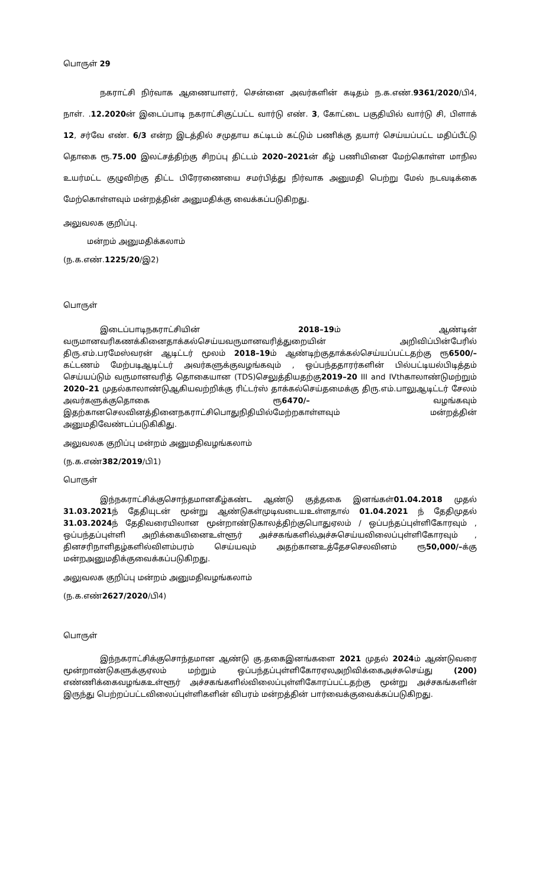பொருள் 29
நகராட்சி நிர்வாக ஆணையாளர், சென்னை அவர்களின் கடிதம் ந.க.எண்.9361/2020/பி4, நாள். .12.2020ன் இடைப்பாடி நகராட்சிகுட்பட்ட வார்டு எண். 3, கோட்டை பகுதியில் வார்டு சி, பிளாக் 12, சர்வே எண். 6/3 என்ற இடத்தில் சமுதாய கட்டிடம் கட்டும் பணிக்கு தயார் செய்யப்பட்ட மதிப்பீட்டு தொகை ரூ.75.00 இலட்சத்திற்கு சிறப்பு திட்டம் 2020–2021ன் கீழ் பணியினை மேற்கொள்ள மாநில உயர்மட்ட குழுவிற்கு திட்ட பிரேரணையை சமர்பித்து நிர்வாக அனுமதி பெற்று மேல் நடவடிக்கை மேற்கொள்ளவும் மன்றத்தின் அனுமதிக்கு வைக்கப்படுகிறது.
அலுவலக குறிப்பு.
மன்றம் அனுமதிக்கலாம்
(ந.க.எண்.1225/20/இ2)
பொருள்
இடைப்பாடிநகராட்சியின் 2018–19ம் ஆண்டின் வருமானவரிகணக்கினைதாக்கல்செய்யவருமானவரித்துறையின் அறிவிப்பின்பேரில் திரு.எம்.பரமேஸ்வரன் ஆடிட்டர் மூலம் 2018–19ம் ஆண்டிற்குதாக்கல்செய்யப்பட்டதற்கு ரூ6500/– கட்டணம் மேற்படிஆடிட்டர் அவர்களுக்குவழங்கவும் , ஒப்பந்ததாரர்களின் பில்பட்டியல்பிடித்தம் செய்யப்டும் வருமானவரித் தொகையான (TDS)செலுத்தியதற்கு2019–20 III and IVthகாலாண்டுமற்றும் 2020–21 முதல்காலாண்டுஆகியவற்றிக்கு ரிட்டர்ஸ் தாக்கல்செய்தமைக்கு திரு.எம்.பாலுஆடிட்டர் சேலம் அவர்களுக்குதொகை ரூ6470/– வழங்கவும் இதற்கானசெலவினத்தினைநகராட்சிபொதுநிதியில்மேற்றகாள்ளவும் மன்றத்தின் அனுமதிவேண்டப்படுகிகிது.
அலுவலக குறிப்பு மன்றம் அனுமதிவழங்கலாம்
(ந.க.எண்382/2019/பி1)
பொருள்
இந்நகராட்சிக்குசொந்தமானகீழ்கண்ட ஆண்டு குத்தகை இனங்கள்01.04.2018 முதல் 31.03.2021ந் தேதியுடன் மூன்று ஆண்டுகள்முடிவடையஉள்ளதால் 01.04.2021 ந் தேதிமுதல் 31.03.2024ந் தேதிவரையிலான மூன்றாண்டுகாலத்திற்குபொதுஏலம் / ஒப்பந்தப்புள்ளிகோரவும் , ஒப்பந்தப்புள்ளி அறிக்கையினைஉள்ளூர் அச்சகங்களில்அச்சுசெய்யவிலைப்புள்ளிகோரவும் , தினசரிநாளிதழ்களில்விளம்பரம் செய்யவும் அதற்கானஉத்தேசசெலவினம் ரூ50,000/–க்கு மன்றஅனுமதிக்குவைக்கப்படுகிறது.
அலுவலக குறிப்பு மன்றம் அனுமதிவழங்கலாம்
(ந.க.எண்2627/2020/பி4)
பொருள்
இந்நகராட்சிக்குசொந்தமான ஆண்டு கு.தகைஇனங்களை 2021 முதல் 2024ம் ஆண்டுவரை மூன்றாண்டுகளுக்குஏலம் மற்றும் ஒப்பந்தப்புள்ளிகோரஏலஅறிவிக்கைஅச்சுசெய்து (200) எண்ணிக்கைவழங்கஉள்ளூர் அச்சகங்களில்விலைப்புள்ளிகோரப்பட்டதற்கு மூன்று அச்சகங்களின் இருந்து பெற்றப்பட்டவிலைப்புள்ளிகளின் விபரம் மன்றத்தின் பார்வைக்குவைக்கப்படுகிறது.